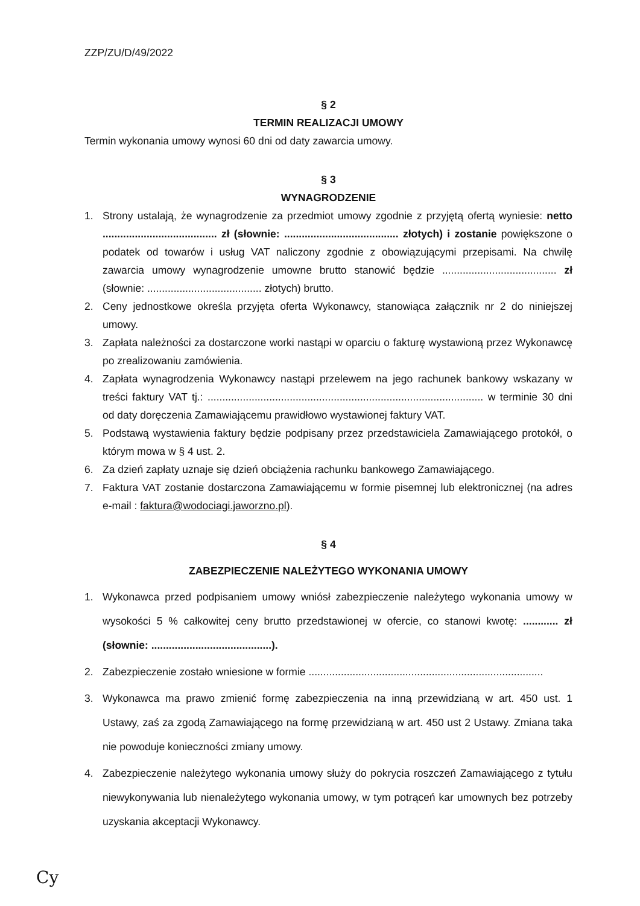ZZP/ZU/D/49/2022
§ 2
TERMIN REALIZACJI UMOWY
Termin wykonania umowy wynosi 60 dni od daty zawarcia umowy.
§ 3
WYNAGRODZENIE
1. Strony ustalają, że wynagrodzenie za przedmiot umowy zgodnie z przyjętą ofertą wyniesie: netto ....................................... zł (słownie: ....................................... złotych) i zostanie powiększone o podatek od towarów i usług VAT naliczony zgodnie z obowiązującymi przepisami. Na chwilę zawarcia umowy wynagrodzenie umowne brutto stanowić będzie ....................................... zł (słownie: ....................................... złotych) brutto.
2. Ceny jednostkowe określa przyjęta oferta Wykonawcy, stanowiąca załącznik nr 2 do niniejszej umowy.
3. Zapłata należności za dostarczone worki nastąpi w oparciu o fakturę wystawioną przez Wykonawcę po zrealizowaniu zamówienia.
4. Zapłata wynagrodzenia Wykonawcy nastąpi przelewem na jego rachunek bankowy wskazany w treści faktury VAT tj.: .............................................................................................. w terminie 30 dni od daty doręczenia Zamawiającemu prawidłowo wystawionej faktury VAT.
5. Podstawą wystawienia faktury będzie podpisany przez przedstawiciela Zamawiającego protokół, o którym mowa w § 4 ust. 2.
6. Za dzień zapłaty uznaje się dzień obciążenia rachunku bankowego Zamawiającego.
7. Faktura VAT zostanie dostarczona Zamawiającemu w formie pisemnej lub elektronicznej (na adres e-mail : faktura@wodociagi.jaworzno.pl).
§ 4
ZABEZPIECZENIE NALEŻYTEGO WYKONANIA UMOWY
1. Wykonawca przed podpisaniem umowy wniósł zabezpieczenie należytego wykonania umowy w wysokości 5 % całkowitej ceny brutto przedstawionej w ofercie, co stanowi kwotę: ............ zł (słownie: .........................................).
2. Zabezpieczenie zostało wniesione w formie ................................................................................
3. Wykonawca ma prawo zmienić formę zabezpieczenia na inną przewidzianą w art. 450 ust. 1 Ustawy, zaś za zgodą Zamawiającego na formę przewidzianą w art. 450 ust 2 Ustawy. Zmiana taka nie powoduje konieczności zmiany umowy.
4. Zabezpieczenie należytego wykonania umowy służy do pokrycia roszczeń Zamawiającego z tytułu niewykonywania lub nienależytego wykonania umowy, w tym potrąceń kar umownych bez potrzeby uzyskania akceptacji Wykonawcy.
Cy